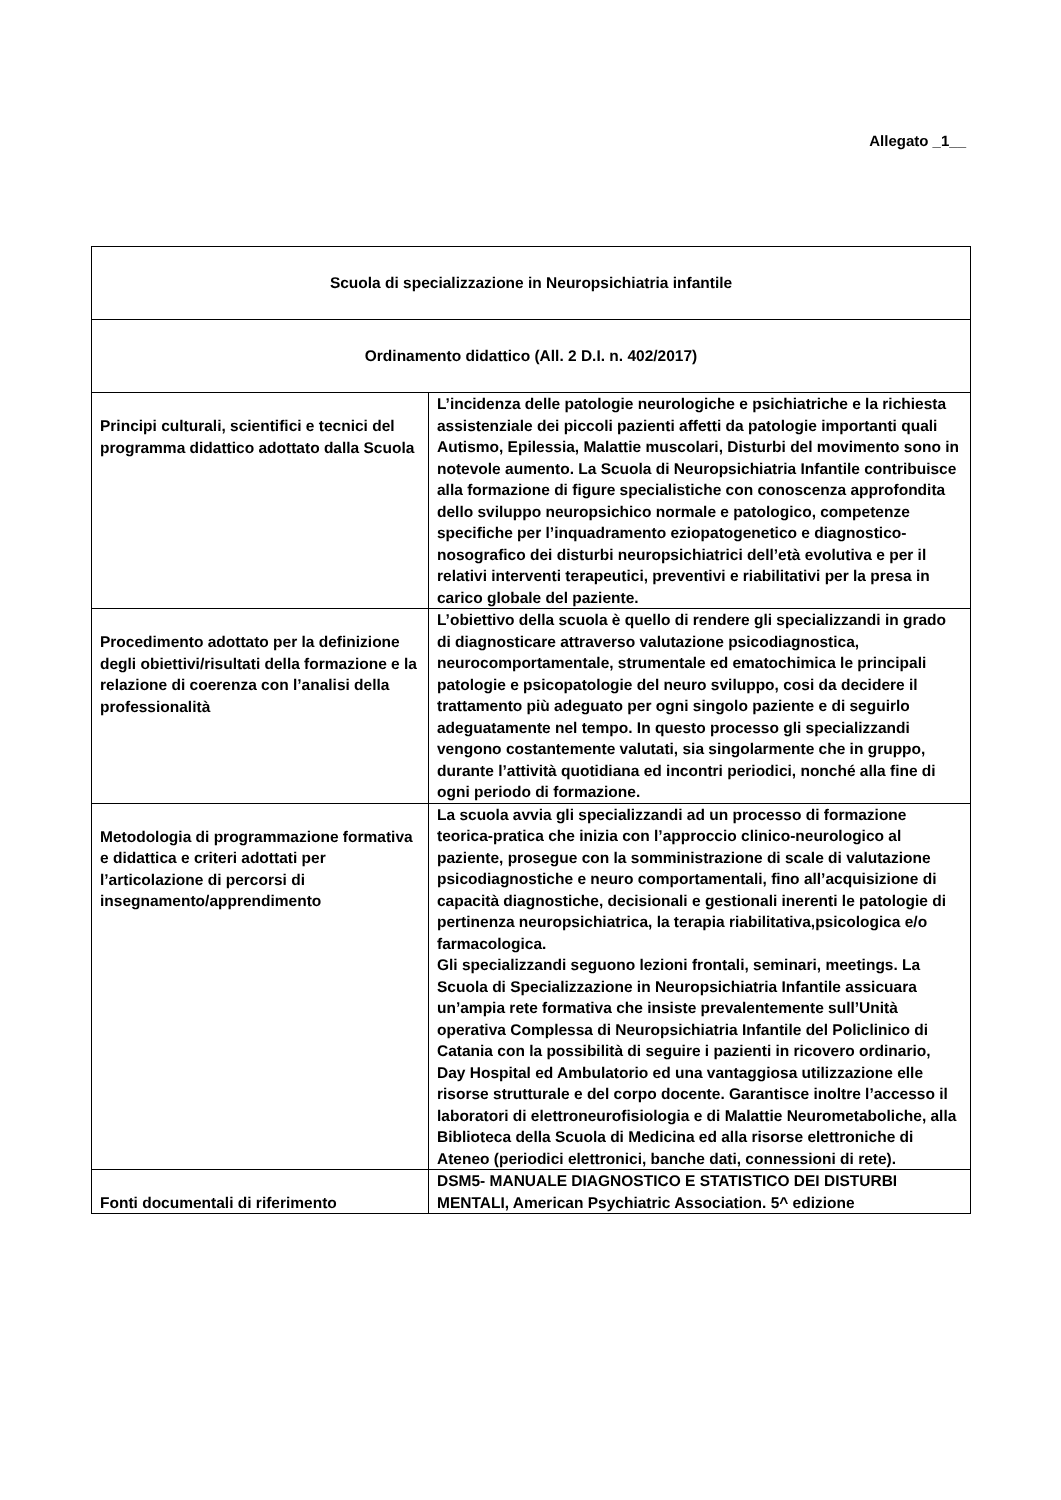Allegato _1__
| Scuola di specializzazione in Neuropsichiatria infantile | |
| Ordinamento didattico (All. 2 D.I. n. 402/2017) | |
| Principi culturali, scientifici e tecnici del programma didattico adottato dalla Scuola | L’incidenza delle patologie neurologiche e psichiatriche e la richiesta assistenziale dei piccoli pazienti affetti da patologie importanti quali Autismo, Epilessia, Malattie muscolari, Disturbi del movimento sono in notevole aumento. La Scuola di Neuropsichiatria Infantile contribuisce alla formazione di figure specialistiche con conoscenza approfondita dello sviluppo neuropsichico normale e patologico, competenze specifiche per l’inquadramento eziopatogenetico e diagnostico-nosografico dei disturbi neuropsichiatrici dell’età evolutiva e per il relativi interventi terapeutici, preventivi e riabilitativi per la presa in carico globale del paziente. |
| Procedimento adottato per la definizione degli obiettivi/risultati della formazione e la relazione di coerenza con l’analisi della professionalità | L’obiettivo della scuola è quello di rendere gli specializzandi in grado di diagnosticare attraverso valutazione psicodiagnostica, neurocomportamentale, strumentale ed ematochimica le principali patologie e psicopatologie del neuro sviluppo, cosi da decidere il trattamento più adeguato per ogni singolo paziente e di seguirlo adeguatamente nel tempo. In questo processo gli specializzandi vengono costantemente valutati, sia singolarmente che in gruppo, durante l’attività quotidiana ed incontri periodici, nonché alla fine di ogni periodo di formazione. |
| Metodologia di programmazione formativa e didattica e criteri adottati per l’articolazione di percorsi di insegnamento/apprendimento | La scuola avvia gli specializzandi ad un processo di formazione teorica-pratica che inizia con l’approccio clinico-neurologico al paziente, prosegue con la somministrazione di scale di valutazione psicodiagnostiche e neuro comportamentali, fino all’acquisizione di capacità diagnostiche, decisionali e gestionali inerenti le patologie di pertinenza neuropsichiatrica, la terapia riabilitativa,psicologica e/o farmacologica. Gli specializzandi seguono lezioni frontali, seminari, meetings. La Scuola di Specializzazione in Neuropsichiatria Infantile assicuara un’ampia rete formativa che insiste prevalentemente sull’Unità operativa Complessa di Neuropsichiatria Infantile del Policlinico di Catania con la possibilità di seguire i pazienti in ricovero ordinario, Day Hospital ed Ambulatorio ed una vantaggiosa utilizzazione elle risorse strutturale e del corpo docente. Garantisce inoltre l’accesso il laboratori di elettroneurofisiologia e di Malattie Neurometaboliche, alla Biblioteca della Scuola di Medicina ed alla risorse elettroniche di Ateneo (periodici elettronici, banche dati, connessioni di rete). |
| Fonti documentali di riferimento | DSM5- MANUALE DIAGNOSTICO E STATISTICO DEI DISTURBI MENTALI, American Psychiatric Association. 5^ edizione |